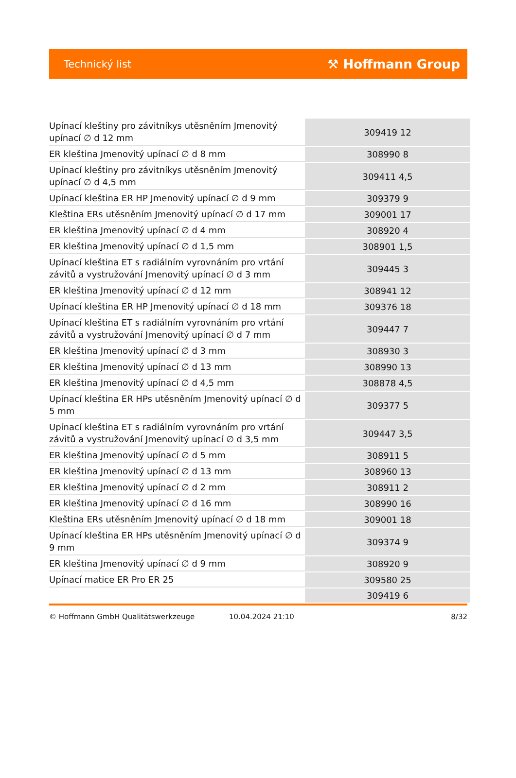Technický list ⚒ Hoffmann Group
| Upínací kleštiny pro závitníkys utěsněním Jmenovitý upínací ∅ d 12 mm | 309419 12 |
| ER kleština Jmenovitý upínací ∅ d 8 mm | 308990 8 |
| Upínací kleštiny pro závitníkys utěsněním Jmenovitý upínací ∅ d 4,5 mm | 309411 4,5 |
| Upínací kleština ER HP Jmenovitý upínací ∅ d 9 mm | 309379 9 |
| Kleština ERs utěsněním Jmenovitý upínací ∅ d 17 mm | 309001 17 |
| ER kleština Jmenovitý upínací ∅ d 4 mm | 308920 4 |
| ER kleština Jmenovitý upínací ∅ d 1,5 mm | 308901 1,5 |
| Upínací kleština ET s radiálním vyrovnáním pro vrtání závitů a vystružování Jmenovitý upínací ∅ d 3 mm | 309445 3 |
| ER kleština Jmenovitý upínací ∅ d 12 mm | 308941 12 |
| Upínací kleština ER HP Jmenovitý upínací ∅ d 18 mm | 309376 18 |
| Upínací kleština ET s radiálním vyrovnáním pro vrtání závitů a vystružování Jmenovitý upínací ∅ d 7 mm | 309447 7 |
| ER kleština Jmenovitý upínací ∅ d 3 mm | 308930 3 |
| ER kleština Jmenovitý upínací ∅ d 13 mm | 308990 13 |
| ER kleština Jmenovitý upínací ∅ d 4,5 mm | 308878 4,5 |
| Upínací kleština ER HPs utěsněním Jmenovitý upínací ∅ d 5 mm | 309377 5 |
| Upínací kleština ET s radiálním vyrovnáním pro vrtání závitů a vystružování Jmenovitý upínací ∅ d 3,5 mm | 309447 3,5 |
| ER kleština Jmenovitý upínací ∅ d 5 mm | 308911 5 |
| ER kleština Jmenovitý upínací ∅ d 13 mm | 308960 13 |
| ER kleština Jmenovitý upínací ∅ d 2 mm | 308911 2 |
| ER kleština Jmenovitý upínací ∅ d 16 mm | 308990 16 |
| Kleština ERs utěsněním Jmenovitý upínací ∅ d 18 mm | 309001 18 |
| Upínací kleština ER HPs utěsněním Jmenovitý upínací ∅ d 9 mm | 309374 9 |
| ER kleština Jmenovitý upínací ∅ d 9 mm | 308920 9 |
| Upínací matice ER Pro ER 25 | 309580 25 |
| | 309419 6 |
© Hoffmann GmbH Qualitätswerkzeuge 10.04.2024 21:10 8/32